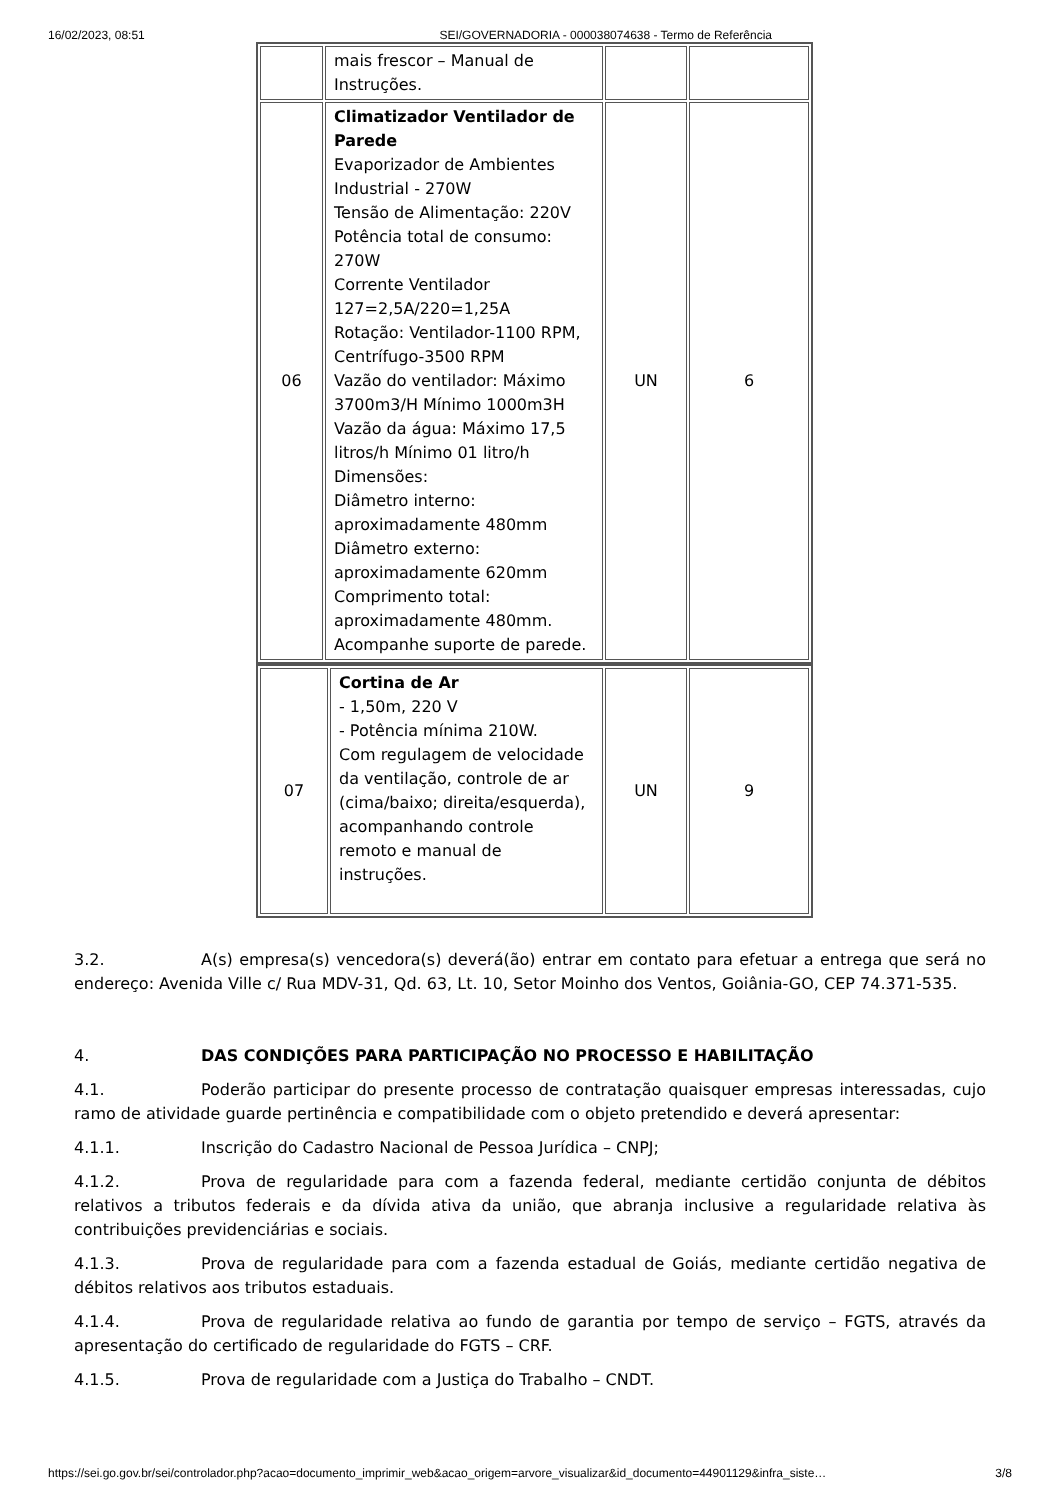16/02/2023, 08:51 SEI/GOVERNADORIA - 000038074638 - Termo de Referência
| | mais frescor – Manual de Instruções. | | |
| 06 | Climatizador Ventilador de Parede Evaporizador de Ambientes Industrial - 270W Tensão de Alimentação: 220V Potência total de consumo: 270W Corrente Ventilador 127=2,5A/220=1,25A Rotação: Ventilador-1100 RPM, Centrífugo-3500 RPM Vazão do ventilador: Máximo 3700m3/H Mínimo 1000m3H Vazão da água: Máximo 17,5 litros/h Mínimo 01 litro/h Dimensões: Diâmetro interno: aproximadamente 480mm Diâmetro externo: aproximadamente 620mm Comprimento total: aproximadamente 480mm. Acompanhe suporte de parede. | UN | 6 |
| 07 | Cortina de Ar - 1,50m, 220 V - Potência mínima 210W. Com regulagem de velocidade da ventilação, controle de ar (cima/baixo; direita/esquerda), acompanhando controle remoto e manual de instruções. | UN | 9 |
3.2. A(s) empresa(s) vencedora(s) deverá(ão) entrar em contato para efetuar a entrega que será no endereço: Avenida Ville c/ Rua MDV-31, Qd. 63, Lt. 10, Setor Moinho dos Ventos, Goiânia-GO, CEP 74.371-535.
4. DAS CONDIÇÕES PARA PARTICIPAÇÃO NO PROCESSO E HABILITAÇÃO
4.1. Poderão participar do presente processo de contratação quaisquer empresas interessadas, cujo ramo de atividade guarde pertinência e compatibilidade com o objeto pretendido e deverá apresentar:
4.1.1. Inscrição do Cadastro Nacional de Pessoa Jurídica – CNPJ;
4.1.2. Prova de regularidade para com a fazenda federal, mediante certidão conjunta de débitos relativos a tributos federais e da dívida ativa da união, que abranja inclusive a regularidade relativa às contribuições previdenciárias e sociais.
4.1.3. Prova de regularidade para com a fazenda estadual de Goiás, mediante certidão negativa de débitos relativos aos tributos estaduais.
4.1.4. Prova de regularidade relativa ao fundo de garantia por tempo de serviço – FGTS, através da apresentação do certificado de regularidade do FGTS – CRF.
4.1.5. Prova de regularidade com a Justiça do Trabalho – CNDT.
https://sei.go.gov.br/sei/controlador.php?acao=documento_imprimir_web&acao_origem=arvore_visualizar&id_documento=44901129&infra_siste… 3/8